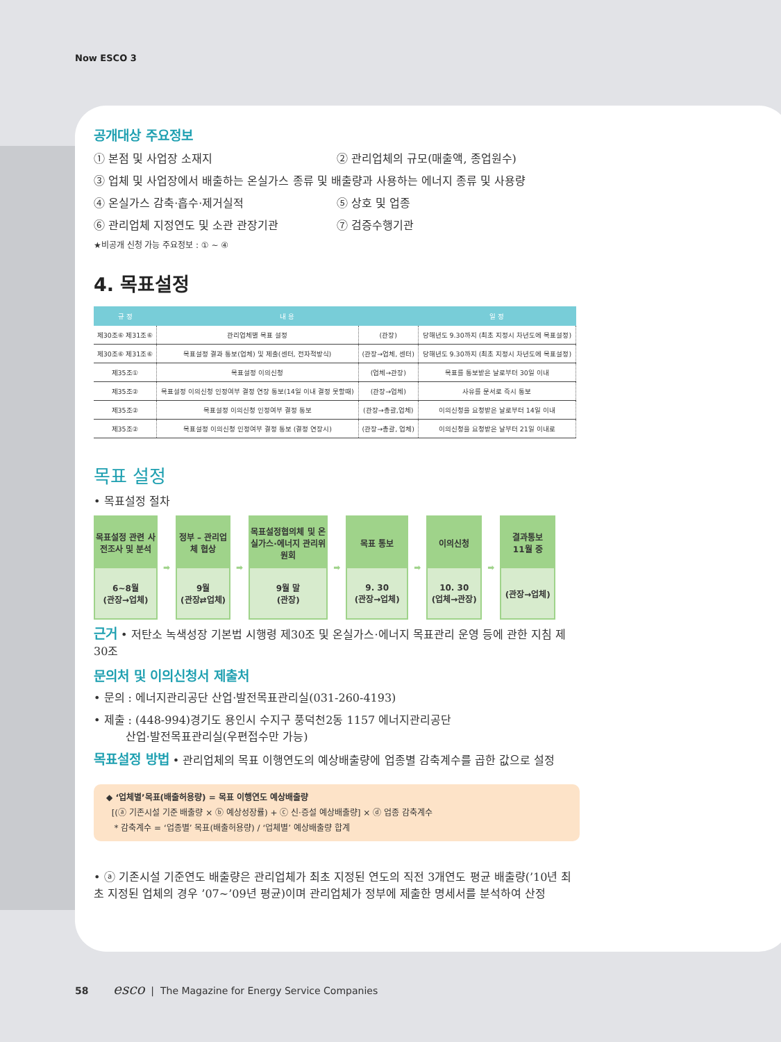Now ESCO 3
공개대상 주요정보
① 본점 및 사업장 소재지 ② 관리업체의 규모(매출액, 종업원수)
③ 업체 및 사업장에서 배출하는 온실가스 종류 및 배출량과 사용하는 에너지 종류 및 사용량
④ 온실가스 감축·흡수·제거실적 ⑤ 상호 및 업종
⑥ 관리업체 지정연도 및 소관 관장기관 ⑦ 검증수행기관
★비공개 신청 가능 주요정보 : ① ~ ④
4. 목표설정
| 규 정 | 내 용 | | 일 정 |
| --- | --- | --- | --- |
| 제30조⑥ 제31조⑥ | 관리업체별 목표 설정 | (관장) | 당해년도 9.30까지 (최초 지정시 차년도에 목표설정) |
| 제30조⑥ 제31조⑥ | 목표설정 결과 통보(업체) 및 제출(센터, 전자적방식) | (관장→업체, 센터) | 당해년도 9.30까지 (최초 지정시 차년도에 목표설정) |
| 제35조① | 목표설정 이의신청 | (업체→관장) | 목표를 통보받은 날로부터 30일 이내 |
| 제35조② | 목표설정 이의신청 인정여부 결정 연장 통보(14일 이내 결정 못할때) | (관장→업체) | 사유를 문서로 즉시 통보 |
| 제35조② | 목표설정 이의신청 인정여부 결정 통보 | (관장→총괄,업체) | 이의신청을 요청받은 날로부터 14일 이내 |
| 제35조② | 목표설정 이의신청 인정여부 결정 통보 (결정 연장시) | (관장→총괄, 업체) | 이의신청을 요청받은 날부터 21일 이내로 |
목표 설정
• 목표설정 절차
목표설정 관련 사전조사 및 분석
6~8월
(관장→업체)
➡
정부 – 관리업체 협상
9월
(관장⇄업체)
➡
목표설정협의체 및 온실가스·에너지 관리위원회
9월 말
(관장)
➡
목표 통보
9. 30
(관장→업체)
➡
이의신청
10. 30
(업체→관장)
➡
결과통보
11월 중
(관장→업체)
근거 • 저탄소 녹색성장 기본법 시행령 제30조 및 온실가스·에너지 목표관리 운영 등에 관한 지침 제30조
문의처 및 이의신청서 제출처
• 문의 : 에너지관리공단 산업·발전목표관리실(031-260-4193)
• 제출 : (448-994)경기도 용인시 수지구 풍덕천2동 1157 에너지관리공단
산업·발전목표관리실(우편접수만 가능)
목표설정 방법 • 관리업체의 목표 이행연도의 예상배출량에 업종별 감축계수를 곱한 값으로 설정
◆ ‘업체별’목표(배출허용량) = 목표 이행연도 예상배출량
[(ⓐ 기존시설 기준 배출량 × ⓑ 예상성장률) + ⓒ 신·증설 예상배출량] × ⓓ 업종 감축계수
* 감축계수 = ‘업종별’ 목표(배출허용량) / ‘업체별’ 예상배출량 합계
• ⓐ 기존시설 기준연도 배출량은 관리업체가 최초 지정된 연도의 직전 3개연도 평균 배출량(’10년 최초 지정된 업체의 경우 ’07~’09년 평균)이며 관리업체가 정부에 제출한 명세서를 분석하여 산정
58 esco | The Magazine for Energy Service Companies